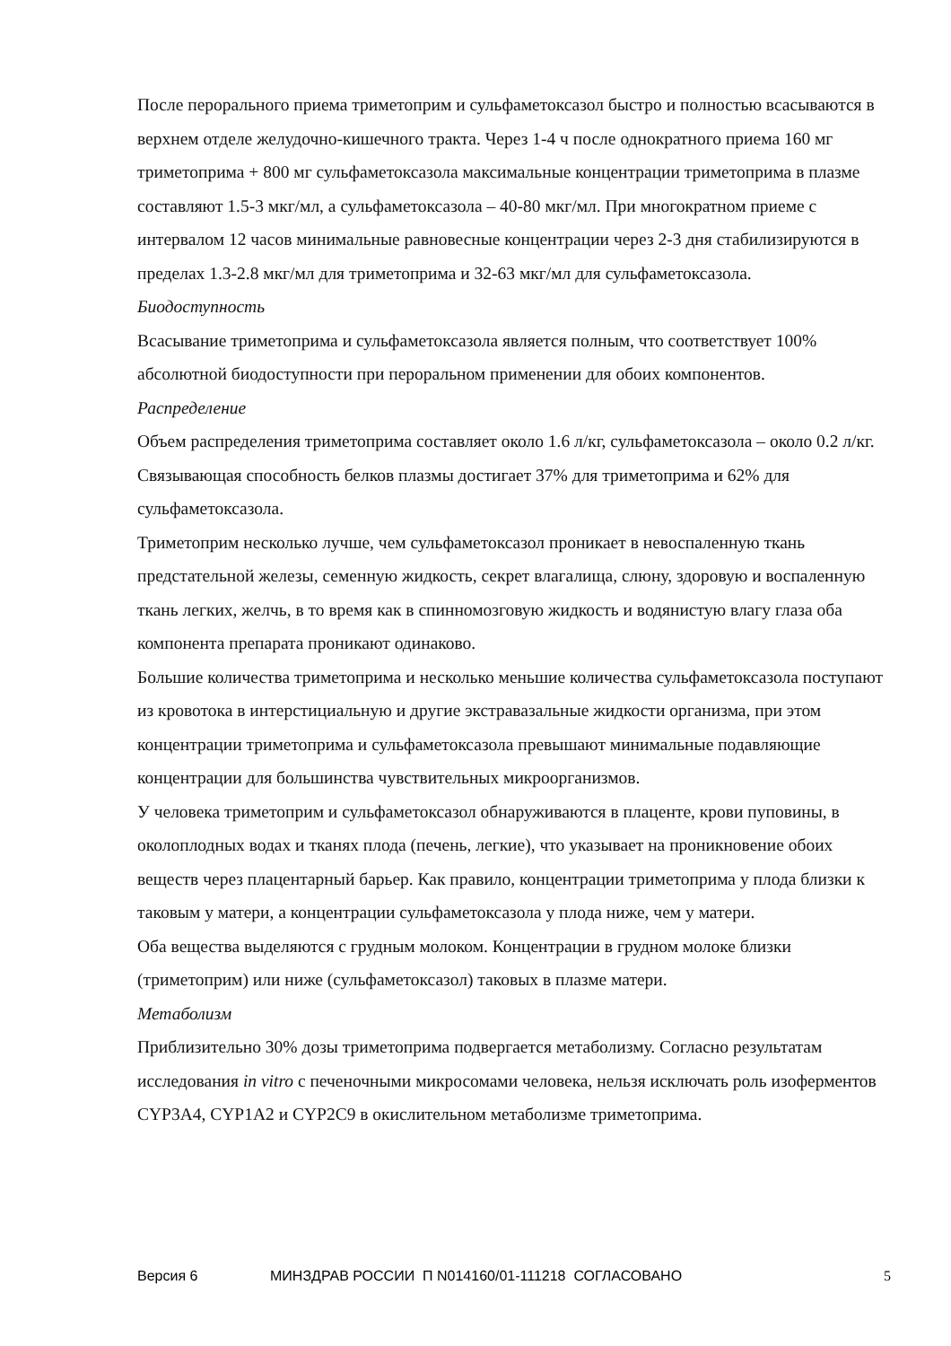После перорального приема триметоприм и сульфаметоксазол быстро и полностью всасываются в верхнем отделе желудочно-кишечного тракта. Через 1-4 ч после однократного приема 160 мг триметоприма + 800 мг сульфаметоксазола максимальные концентрации триметоприма в плазме составляют 1.5-3 мкг/мл, а сульфаметоксазола – 40-80 мкг/мл. При многократном приеме с интервалом 12 часов минимальные равновесные концентрации через 2-3 дня стабилизируются в пределах 1.3-2.8 мкг/мл для триметоприма и 32-63 мкг/мл для сульфаметоксазола.
Биодоступность
Всасывание триметоприма и сульфаметоксазола является полным, что соответствует 100% абсолютной биодоступности при пероральном применении для обоих компонентов.
Распределение
Объем распределения триметоприма составляет около 1.6 л/кг, сульфаметоксазола – около 0.2 л/кг. Связывающая способность белков плазмы достигает 37% для триметоприма и 62% для сульфаметоксазола.
Триметоприм несколько лучше, чем сульфаметоксазол проникает в невоспаленную ткань предстательной железы, семенную жидкость, секрет влагалища, слюну, здоровую и воспаленную ткань легких, желчь, в то время как в спинномозговую жидкость и водянистую влагу глаза оба компонента препарата проникают одинаково.
Большие количества триметоприма и несколько меньшие количества сульфаметоксазола поступают из кровотока в интерстициальную и другие экстравазальные жидкости организма, при этом концентрации триметоприма и сульфаметоксазола превышают минимальные подавляющие концентрации для большинства чувствительных микроорганизмов.
У человека триметоприм и сульфаметоксазол обнаруживаются в плаценте, крови пуповины, в околоплодных водах и тканях плода (печень, легкие), что указывает на проникновение обоих веществ через плацентарный барьер. Как правило, концентрации триметоприма у плода близки к таковым у матери, а концентрации сульфаметоксазола у плода ниже, чем у матери.
Оба вещества выделяются с грудным молоком. Концентрации в грудном молоке близки (триметоприм) или ниже (сульфаметоксазол) таковых в плазме матери.
Метаболизм
Приблизительно 30% дозы триметоприма подвергается метаболизму. Согласно результатам исследования in vitro с печеночными микросомами человека, нельзя исключать роль изоферментов CYP3A4, CYP1A2 и CYP2C9 в окислительном метаболизме триметоприма.
Версия 6 МИНЗДРАВ РОССИИ П N014160/01-111218 СОГЛАСОВАНО 5